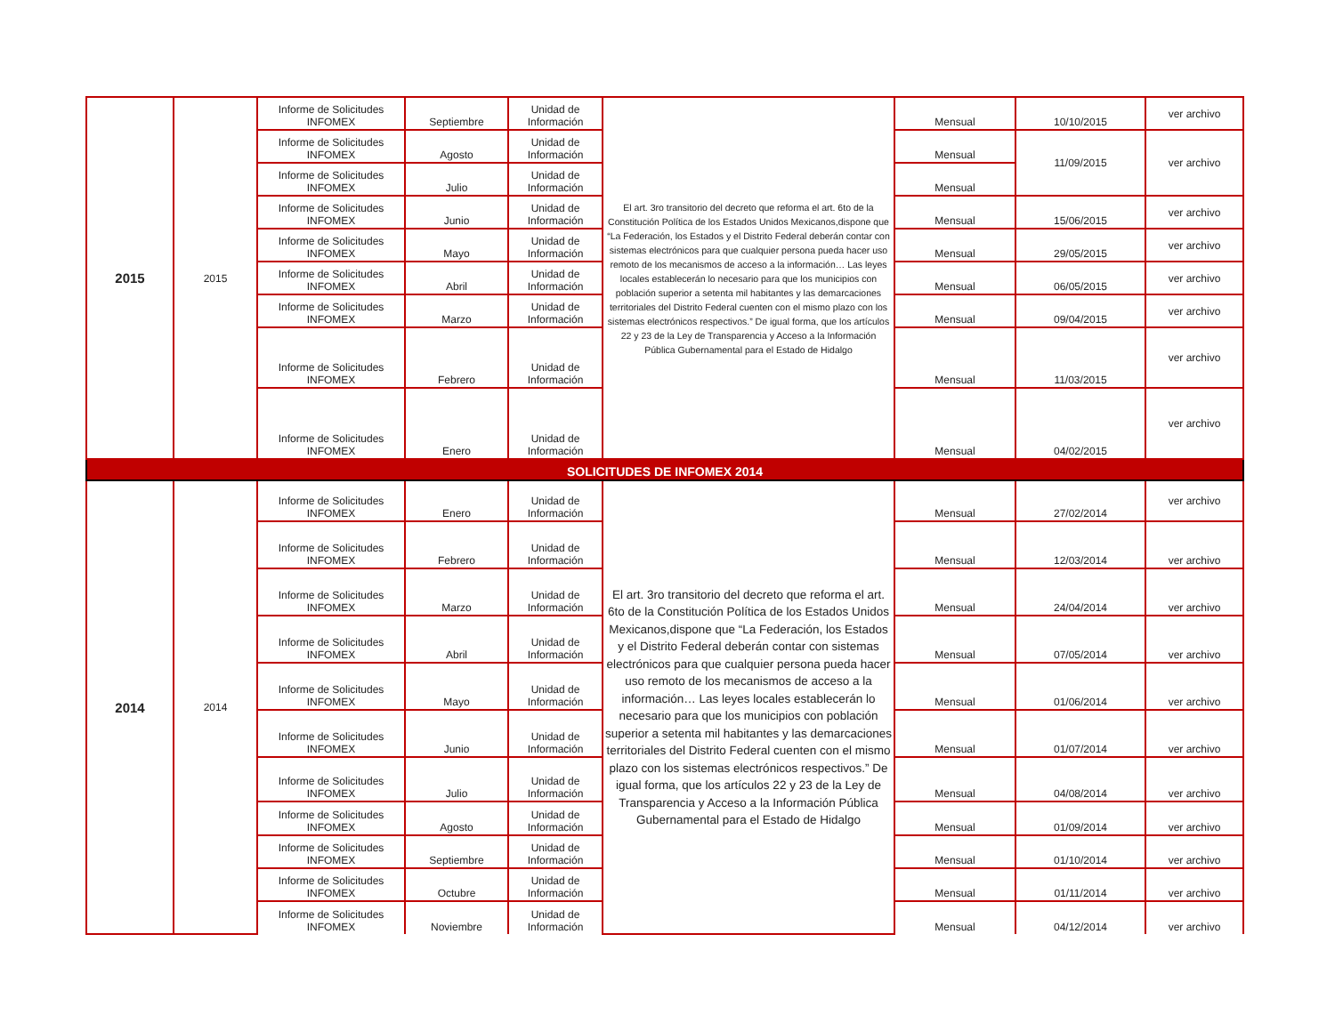| 2015 | 2015 | Informe de Solicitudes INFOMEX | Septiembre | Unidad de Información | El art. 3ro transitorio del decreto que reforma el art. 6to de la Constitución Política de los Estados Unidos Mexicanos,dispone que “La Federación, los Estados y el Distrito Federal deberán contar con sistemas electrónicos para que cualquier persona pueda hacer uso remoto de los mecanismos de acceso a la información… Las leyes locales establecerán lo necesario para que los municipios con población superior a setenta mil habitantes y las demarcaciones territoriales del Distrito Federal cuenten con el mismo plazo con los sistemas electrónicos respectivos.” De igual forma, que los artículos 22 y 23 de la Ley de Transparencia y Acceso a la Información Pública Gubernamental para el Estado de Hidalgo | Mensual | 10/10/2015 | ver archivo |
| | | Informe de Solicitudes INFOMEX | Agosto | Unidad de Información | | Mensual | 11/09/2015 | ver archivo |
| | | Informe de Solicitudes INFOMEX | Julio | Unidad de Información | | Mensual | | |
| | | Informe de Solicitudes INFOMEX | Junio | Unidad de Información | | Mensual | 15/06/2015 | ver archivo |
| | | Informe de Solicitudes INFOMEX | Mayo | Unidad de Información | | Mensual | 29/05/2015 | ver archivo |
| | | Informe de Solicitudes INFOMEX | Abril | Unidad de Información | | Mensual | 06/05/2015 | ver archivo |
| | | Informe de Solicitudes INFOMEX | Marzo | Unidad de Información | | Mensual | 09/04/2015 | ver archivo |
| | | Informe de Solicitudes INFOMEX | Febrero | Unidad de Información | | Mensual | 11/03/2015 | ver archivo |
| | | Informe de Solicitudes INFOMEX | Enero | Unidad de Información | | Mensual | 04/02/2015 | ver archivo |
| SOLICITUDES DE INFOMEX 2014 | | | | | | | | |
| 2014 | 2014 | Informe de Solicitudes INFOMEX | Enero | Unidad de Información | El art. 3ro transitorio del decreto que reforma el art. 6to de la Constitución Política de los Estados Unidos Mexicanos,dispone que “La Federación, los Estados y el Distrito Federal deberán contar con sistemas electrónicos para que cualquier persona pueda hacer uso remoto de los mecanismos de acceso a la información… Las leyes locales establecerán lo necesario para que los municipios con población superior a setenta mil habitantes y las demarcaciones territoriales del Distrito Federal cuenten con el mismo plazo con los sistemas electrónicos respectivos.” De igual forma, que los artículos 22 y 23 de la Ley de Transparencia y Acceso a la Información Pública Gubernamental para el Estado de Hidalgo | Mensual | 27/02/2014 | ver archivo |
| | | Informe de Solicitudes INFOMEX | Febrero | Unidad de Información | | Mensual | 12/03/2014 | ver archivo |
| | | Informe de Solicitudes INFOMEX | Marzo | Unidad de Información | | Mensual | 24/04/2014 | ver archivo |
| | | Informe de Solicitudes INFOMEX | Abril | Unidad de Información | | Mensual | 07/05/2014 | ver archivo |
| | | Informe de Solicitudes INFOMEX | Mayo | Unidad de Información | | Mensual | 01/06/2014 | ver archivo |
| | | Informe de Solicitudes INFOMEX | Junio | Unidad de Información | | Mensual | 01/07/2014 | ver archivo |
| | | Informe de Solicitudes INFOMEX | Julio | Unidad de Información | | Mensual | 04/08/2014 | ver archivo |
| | | Informe de Solicitudes INFOMEX | Agosto | Unidad de Información | | Mensual | 01/09/2014 | ver archivo |
| | | Informe de Solicitudes INFOMEX | Septiembre | Unidad de Información | | Mensual | 01/10/2014 | ver archivo |
| | | Informe de Solicitudes INFOMEX | Octubre | Unidad de Información | | Mensual | 01/11/2014 | ver archivo |
| | | Informe de Solicitudes INFOMEX | Noviembre | Unidad de Información | | Mensual | 04/12/2014 | ver archivo |